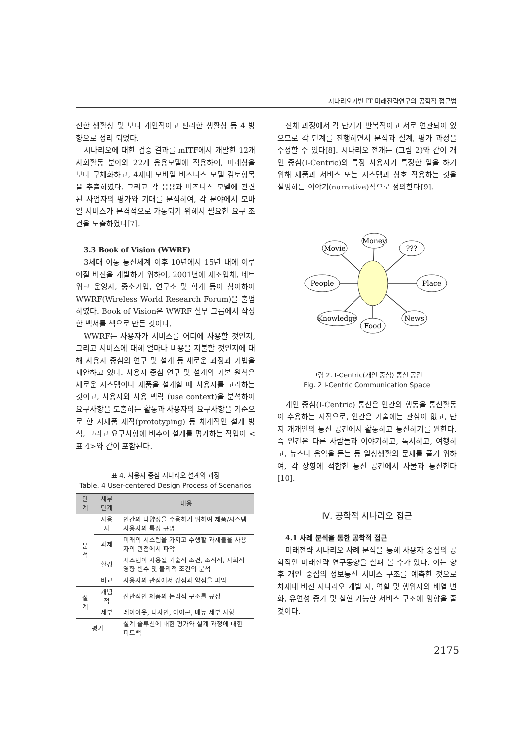시나리오기반 IT 미래전략연구의 공학적 접근법
전한 생활상 및 보다 개인적이고 편리한 생활상 등 4 방향으로 정리 되었다.
시나리오에 대한 검증 결과를 mITF에서 개발한 12개 사회활동 분야와 22개 응용모델에 적용하여, 미래상을 보다 구체화하고, 4세대 모바일 비즈니스 모델 검토항목을 추출하였다. 그리고 각 응용과 비즈니스 모델에 관련된 사업자의 평가와 기대를 분석하여, 각 분야에서 모바일 서비스가 본격적으로 가동되기 위해서 필요한 요구 조건을 도출하였다[7].
3.3 Book of Vision (WWRF)
3세대 이동 통신세계 이후 10년에서 15년 내에 이루어질 비전을 개발하기 위하여, 2001년에 제조업체, 네트워크 운영자, 중소기업, 연구소 및 학계 등이 참여하여 WWRF(Wireless World Research Forum)을 출범하였다. Book of Vision은 WWRF 실무 그룹에서 작성한 백서를 책으로 만든 것이다.
WWRF는 사용자가 서비스를 어디에 사용할 것인지, 그리고 서비스에 대해 얼마나 비용을 지불할 것인지에 대해 사용자 중심의 연구 및 설계 등 새로운 과정과 기법을 제안하고 있다. 사용자 중심 연구 및 설계의 기본 원칙은 새로운 시스템이나 제품을 설계할 때 사용자를 고려하는 것이고, 사용자와 사용 맥락 (use context)을 분석하여 요구사항을 도출하는 활동과 사용자의 요구사항을 기준으로 한 시제품 제작(prototyping) 등 체계적인 설계 방식, 그리고 요구사항에 비추어 설계를 평가하는 작업이 <표 4>와 같이 포함된다.
표 4. 사용자 중심 시나리오 설계의 과정
Table. 4 User-centered Design Process of Scenarios
| 단계 | 세부단계 | 내용 |
| --- | --- | --- |
| 분석 | 사용자 | 인간의 다양성을 수용하기 위하여 제품/시스템 사용자의 특징 규명 |
| | 과제 | 미래의 시스템을 가지고 수행할 과제들을 사용자의 관점에서 파악 |
| | 환경 | 시스템이 사용될 기술적 조건, 조직적, 사회적 영향 변수 및 물리적 조건의 분석 |
| | 비교 | 사용자의 관점에서 강점과 약점을 파악 |
| 설계 | 개념적 | 전반적인 제품의 논리적 구조를 규정 |
| | 세부 | 레이아웃, 디자인, 아이콘, 메뉴 세부 사항 |
| 평가 | | 설계 솔루션에 대한 평가와 설계 과정에 대한 피드백 |
전체 과정에서 각 단계가 반복적이고 서로 연관되어 있으므로 각 단계를 진행하면서 분석과 설계, 평가 과정을 수정할 수 있다[8]. 시나리오 전개는 (그림 2)와 같이 개인 중심(I-Centric)의 특정 사용자가 특정한 일을 하기 위해 제품과 서비스 또는 시스템과 상호 작용하는 것을 설명하는 이야기(narrative)식으로 정의한다[9].
Movie
Money
???
People
Place
Knowledge
Food
News
그림 2. I-Centric(개인 중심) 통신 공간
Fig. 2 I-Centric Communication Space
개인 중심(I-Centric) 통신은 인간의 행동을 통신활동이 수용하는 시점으로, 인간은 기술에는 관심이 없고, 단지 개개인의 통신 공간에서 활동하고 통신하기를 원한다. 즉 인간은 다른 사람들과 이야기하고, 독서하고, 여행하고, 뉴스나 음악을 듣는 등 일상생활의 문제를 풀기 위하여, 각 상황에 적합한 통신 공간에서 사물과 통신한다[10].
Ⅳ. 공학적 시나리오 접근
4.1 사례 분석을 통한 공학적 접근
미래전략 시나리오 사례 분석을 통해 사용자 중심의 공학적인 미래전략 연구동향을 살펴 볼 수가 있다. 이는 향후 개인 중심의 정보통신 서비스 구조를 예측한 것으로 차세대 비전 시나리오 개발 시, 역할 및 행위자의 배열 변화, 유연성 증가 및 실현 가능한 서비스 구조에 영향을 줄 것이다.
2175